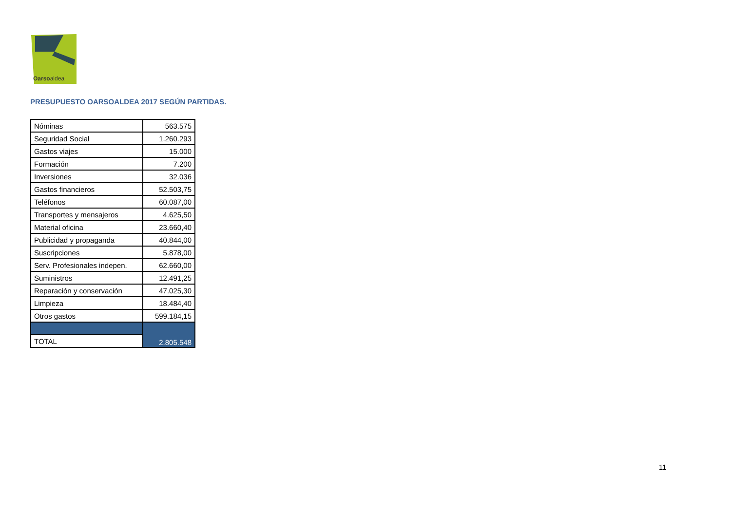Oarsoaldea
PRESUPUESTO OARSOALDEA 2017 SEGÚN PARTIDAS.
| Nóminas | 563.575 |
| Seguridad Social | 1.260.293 |
| Gastos viajes | 15.000 |
| Formación | 7.200 |
| Inversiones | 32.036 |
| Gastos financieros | 52.503,75 |
| Teléfonos | 60.087,00 |
| Transportes y mensajeros | 4.625,50 |
| Material oficina | 23.660,40 |
| Publicidad y propaganda | 40.844,00 |
| Suscripciones | 5.878,00 |
| Serv. Profesionales indepen. | 62.660,00 |
| Suministros | 12.491,25 |
| Reparación y conservación | 47.025,30 |
| Limpieza | 18.484,40 |
| Otros gastos | 599.184,15 |
| | 2.805.548 |
| TOTAL | |
11